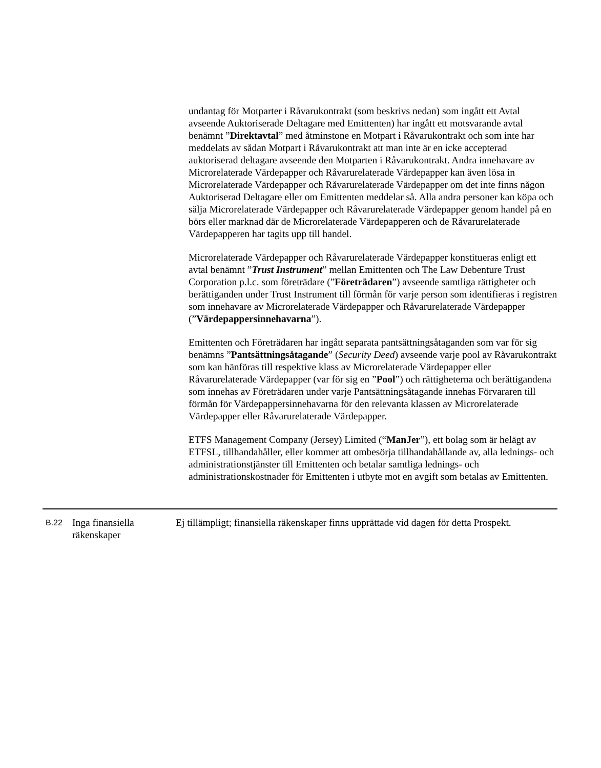undantag för Motparter i Råvarukontrakt (som beskrivs nedan) som ingått ett Avtal avseende Auktoriserade Deltagare med Emittenten) har ingått ett motsvarande avtal benämnt ”Direktavtal” med åtminstone en Motpart i Råvarukontrakt och som inte har meddelats av sådan Motpart i Råvarukontrakt att man inte är en icke accepterad auktoriserad deltagare avseende den Motparten i Råvarukontrakt. Andra innehavare av Microrelaterade Värdepapper och Råvarurelaterade Värdepapper kan även lösa in Microrelaterade Värdepapper och Råvarurelaterade Värdepapper om det inte finns någon Auktoriserad Deltagare eller om Emittenten meddelar så. Alla andra personer kan köpa och sälja Microrelaterade Värdepapper och Råvarurelaterade Värdepapper genom handel på en börs eller marknad där de Microrelaterade Värdepapperen och de Råvarurelaterade Värdepapperen har tagits upp till handel.
Microrelaterade Värdepapper och Råvarurelaterade Värdepapper konstitueras enligt ett avtal benämnt ”Trust Instrument” mellan Emittenten och The Law Debenture Trust Corporation p.l.c. som företrädare (”Företrädaren”) avseende samtliga rättigheter och berättiganden under Trust Instrument till förmån för varje person som identifieras i registren som innehavare av Microrelaterade Värdepapper och Råvarurelaterade Värdepapper (”Värdepappersinnehavarna”).
Emittenten och Företrädaren har ingått separata pantsättningsåtaganden som var för sig benämns ”Pantsättningsåtagande” (Security Deed) avseende varje pool av Råvarukontrakt som kan hänföras till respektive klass av Microrelaterade Värdepapper eller Råvarurelaterade Värdepapper (var för sig en ”Pool”) och rättigheterna och berättigandena som innehas av Företrädaren under varje Pantsättningsåtagande innehas Förvararen till förmån för Värdepappersinnehavarna för den relevanta klassen av Microrelaterade Värdepapper eller Råvarurelaterade Värdepapper.
ETFS Management Company (Jersey) Limited (“ManJer”), ett bolag som är helägt av ETFSL, tillhandahåller, eller kommer att ombesörja tillhandahållande av, alla lednings- och administrationstjänster till Emittenten och betalar samtliga lednings- och administrationskostnader för Emittenten i utbyte mot en avgift som betalas av Emittenten.
| B.22 | Inga finansiella räkenskaper | Ej tillämpligt; finansiella räkenskaper finns upprättade vid dagen för detta Prospekt. |